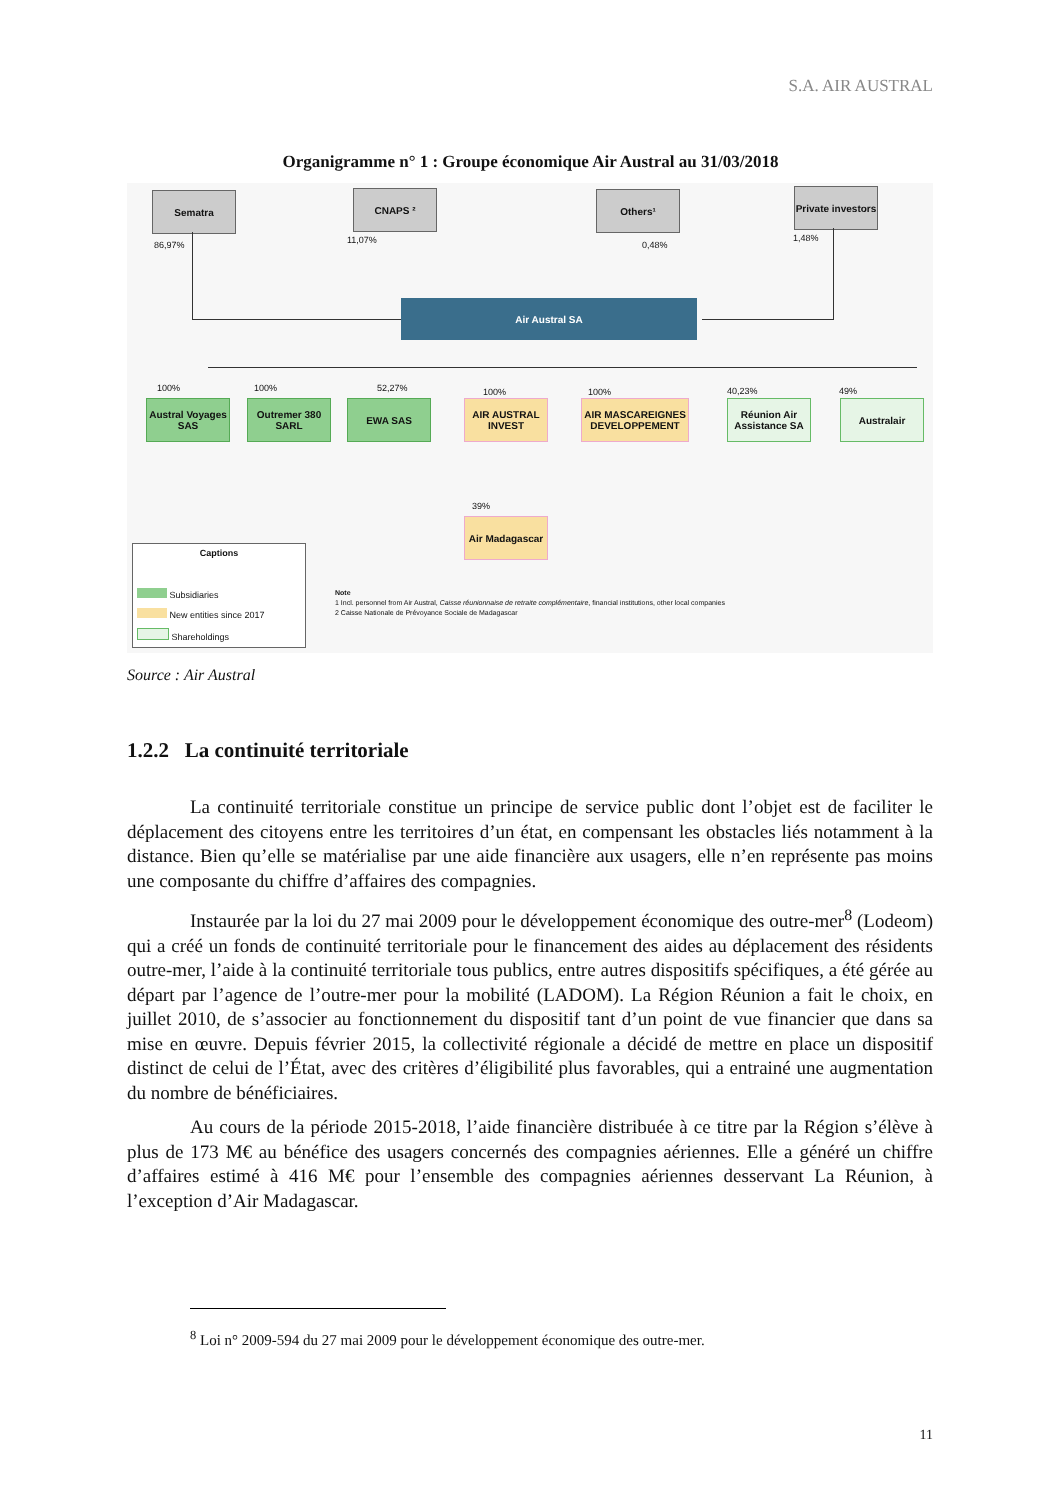S.A. AIR AUSTRAL
Organigramme n° 1 : Groupe économique Air Austral au 31/03/2018
Sematra CNAPS ² Others¹
Private investors
86,97% 11,07% 0,48%
1,48%
Air Austral SA
100% 100% 52,27% 100% 100% 40,23% 49%
Austral Voyages SAS
Outremer 380 SARL
EWA SAS
AIR AUSTRAL INVEST
AIR MASCAREIGNES DEVELOPPEMENT
Réunion Air Assistance SA
Australair
39%
Air Madagascar
Captions
Subsidiaries
New entities since 2017
Shareholdings
Note
1 Incl. personnel from Air Austral, Caisse réunionnaise de retraite complémentaire, financial institutions, other local companies
2 Caisse Nationale de Prévoyance Sociale de Madagascar
Source : Air Austral
1.2.2 La continuité territoriale
La continuité territoriale constitue un principe de service public dont l’objet est de faciliter le déplacement des citoyens entre les territoires d’un état, en compensant les obstacles liés notamment à la distance. Bien qu’elle se matérialise par une aide financière aux usagers, elle n’en représente pas moins une composante du chiffre d’affaires des compagnies.
Instaurée par la loi du 27 mai 2009 pour le développement économique des outre-mer<sup>8</sup> (Lodeom) qui a créé un fonds de continuité territoriale pour le financement des aides au déplacement des résidents outre-mer, l’aide à la continuité territoriale tous publics, entre autres dispositifs spécifiques, a été gérée au départ par l’agence de l’outre-mer pour la mobilité (LADOM). La Région Réunion a fait le choix, en juillet 2010, de s’associer au fonctionnement du dispositif tant d’un point de vue financier que dans sa mise en œuvre. Depuis février 2015, la collectivité régionale a décidé de mettre en place un dispositif distinct de celui de l’État, avec des critères d’éligibilité plus favorables, qui a entrainé une augmentation du nombre de bénéficiaires.
Au cours de la période 2015-2018, l’aide financière distribuée à ce titre par la Région s’élève à plus de 173 M€ au bénéfice des usagers concernés des compagnies aériennes. Elle a généré un chiffre d’affaires estimé à 416 M€ pour l’ensemble des compagnies aériennes desservant La Réunion, à l’exception d’Air Madagascar.
<sup>8</sup> Loi n° 2009-594 du 27 mai 2009 pour le développement économique des outre-mer.
11